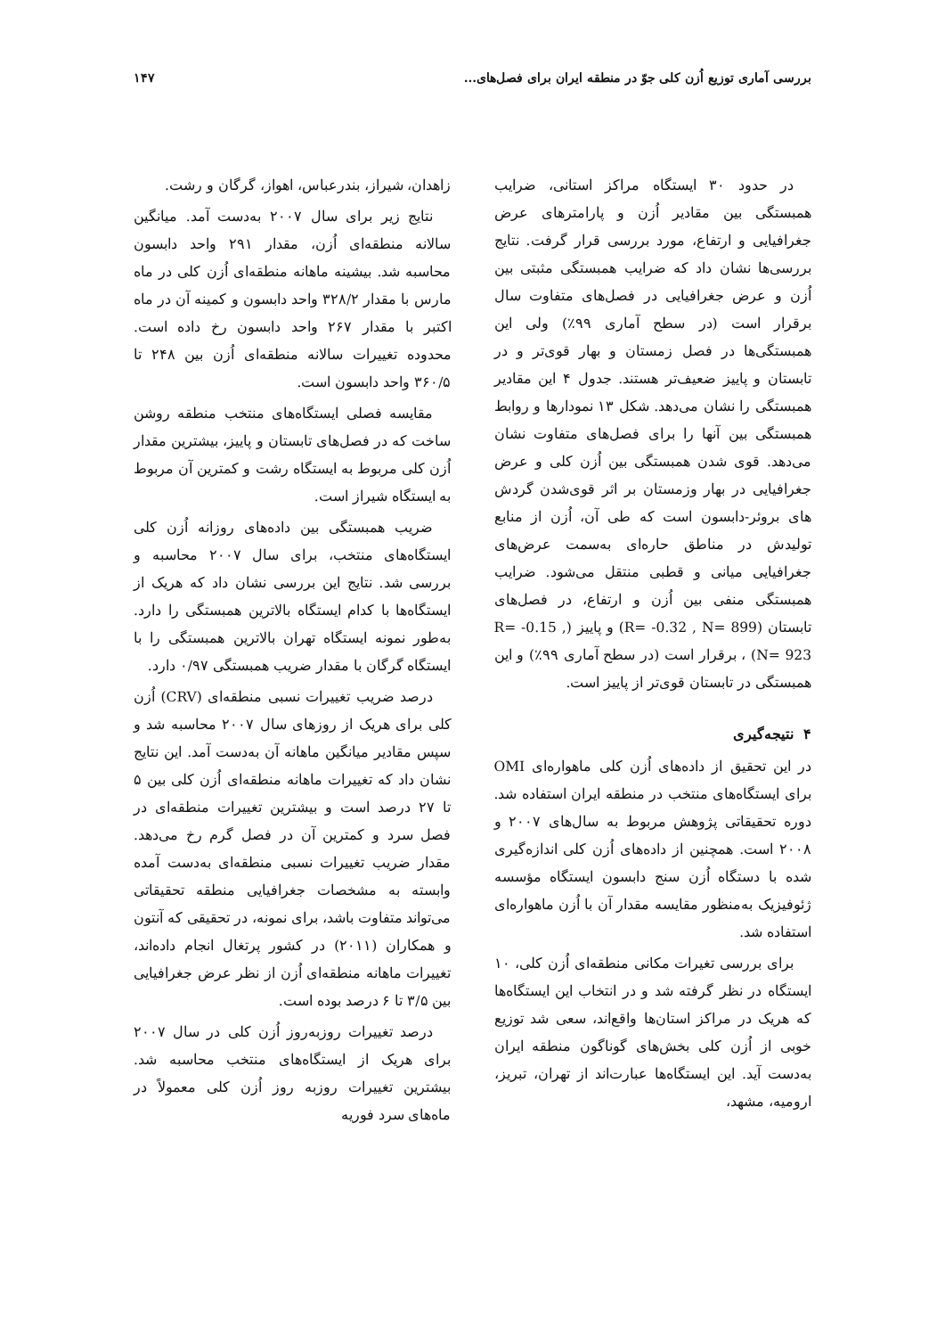بررسی آماری توزیع اُزن کلی جوّ در منطقه ایران برای فصل‌های... ۱۴۷
در حدود ۳۰ ایستگاه مراکز استانی، ضرایب همبستگی بین مقادیر اُزن و پارامترهای عرض جغرافیایی و ارتفاع، مورد بررسی قرار گرفت. نتایج بررسی‌ها نشان داد که ضرایب همبستگی مثبتی بین اُزن و عرض جغرافیایی در فصل‌های متفاوت سال برقرار است (در سطح آماری ۹۹٪) ولی این همبستگی‌ها در فصل زمستان و بهار قوی‌تر و در تابستان و پاییز ضعیف‌تر هستند. جدول ۴ این مقادیر همبستگی را نشان می‌دهد. شکل ۱۳ نمودارها و روابط همبستگی بین آنها را برای فصل‌های متفاوت نشان می‌دهد. قوی شدن همبستگی بین اُزن کلی و عرض جغرافیایی در بهار وزمستان بر اثر قوی‌شدن گردش های بروئر-دابسون است که طی آن، اُزن از منابع تولیدش در مناطق حاره‌ای به‌سمت عرض‌های جغرافیایی میانی و قطبی منتقل می‌شود. ضرایب همبستگی منفی بین اُزن و ارتفاع، در فصل‌های تابستان (R= -0.32 , N= 899) و پاییز (R= -0.15 , N= 923) ، برقرار است (در سطح آماری ۹۹٪) و این همبستگی در تابستان قوی‌تر از پاییز است.
۴ نتیجه‌گیری
در این تحقیق از داده‌های اُزن کلی ماهواره‌ای OMI برای ایستگاه‌های منتخب در منطقه ایران استفاده شد. دوره تحقیقاتی پژوهش مربوط به سال‌های ۲۰۰۷ و ۲۰۰۸ است. همچنین از داده‌های اُزن کلی اندازه‌گیری شده با دستگاه اُزن سنج دابسون ایستگاه مؤسسه ژئوفیزیک به‌منظور مقایسه مقدار آن با اُزن ماهواره‌ای استفاده شد.
برای بررسی تغیرات مکانی منطقه‌ای اُزن کلی، ۱۰ ایستگاه در نظر گرفته شد و در انتخاب این ایستگاه‌ها که هریک در مراکز استان‌ها واقع‌اند، سعی شد توزیع خوبی از اُزن کلی بخش‌های گوناگون منطقه ایران به‌دست آید. این ایستگاه‌ها عبارت‌اند از تهران، تبریز، ارومیه، مشهد،
زاهدان، شیراز، بندرعباس، اهواز، گرگان و رشت.
نتایج زیر برای سال ۲۰۰۷ به‌دست آمد. میانگین سالانه منطقه‌ای اُزن، مقدار ۲۹۱ واحد دابسون محاسبه شد. بیشینه ماهانه منطقه‌ای اُزن کلی در ماه مارس با مقدار ۳۲۸/۲ واحد دابسون و کمینه آن در ماه اکتبر با مقدار ۲۶۷ واحد دابسون رخ داده است. محدوده تغییرات سالانه منطقه‌ای اُزن بین ۲۴۸ تا ۳۶۰/۵ واحد دابسون است.
مقایسه فصلی ایستگاه‌های منتخب منطقه روشن ساخت که در فصل‌های تابستان و پاییز، بیشترین مقدار اُزن کلی مربوط به ایستگاه رشت و کمترین آن مربوط به ایستگاه شیراز است.
ضریب همبستگی بین داده‌های روزانه اُزن کلی ایستگاه‌های منتخب، برای سال ۲۰۰۷ محاسبه و بررسی شد. نتایج این بررسی نشان داد که هریک از ایستگاه‌ها با کدام ایستگاه بالاترین همبستگی را دارد. به‌طور نمونه ایستگاه تهران بالاترین همبستگی را با ایستگاه گرگان با مقدار ضریب همبستگی ۰/۹۷ دارد.
درصد ضریب تغییرات نسبی منطقه‌ای (CRV) اُزن کلی برای هریک از روزهای سال ۲۰۰۷ محاسبه شد و سپس مقادیر میانگین ماهانه آن به‌دست آمد. این نتایج نشان داد که تغییرات ماهانه منطقه‌ای اُزن کلی بین ۵ تا ۲۷ درصد است و بیشترین تغییرات منطقه‌ای در فصل سرد و کمترین آن در فصل گرم رخ می‌دهد. مقدار ضریب تغییرات نسبی منطقه‌ای به‌دست آمده وابسته به مشخصات جغرافیایی منطقه تحقیقاتی می‌تواند متفاوت باشد، برای نمونه، در تحقیقی که آنتون و همکاران (۲۰۱۱) در کشور پرتغال انجام داده‌اند، تغییرات ماهانه منطقه‌ای اُزن از نظر عرض جغرافیایی بین ۳/۵ تا ۶ درصد بوده است.
درصد تغییرات روزبه‌روز اُزن کلی در سال ۲۰۰۷ برای هریک از ایستگاه‌های منتخب محاسبه شد. بیشترین تغییرات روزبه روز اُزن کلی معمولاً در ماه‌های سرد فوریه